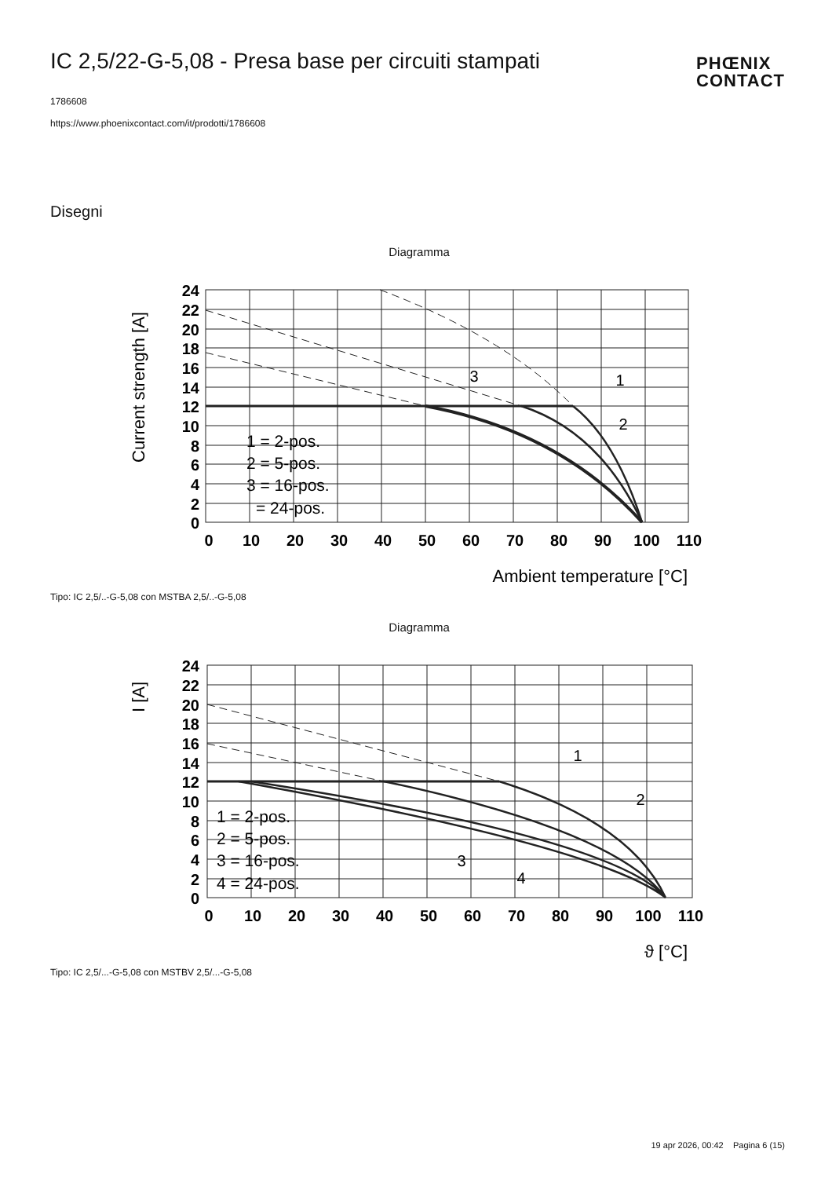IC 2,5/22-G-5,08 - Presa base per circuiti stampati
1786608
https://www.phoenixcontact.com/it/prodotti/1786608
PHŒNIX
CONTACT
Disegni
Diagramma
24
22
20
18
16
14
12
10
8
6
4
2
0
0
10
20
30
40
50
60
70
80
90
100
110
Ambient temperature [°C]
Current strength [A]
1 = 2-pos.
2 = 5-pos.
3 = 16-pos.
= 24-pos.
3
1
2
Tipo: IC 2,5/..-G-5,08 con MSTBA 2,5/..-G-5,08
Diagramma
24
22
20
18
16
14
12
10
8
6
4
2
0
0
10
20
30
40
50
60
70
80
90
100
110
ϑ [°C]
I [A]
1 = 2-pos.
2 = 5-pos.
3 = 16-pos.
4 = 24-pos.
1
2
3
4
Tipo: IC 2,5/...-G-5,08 con MSTBV 2,5/...-G-5,08
19 apr 2026, 00:42 Pagina 6 (15)